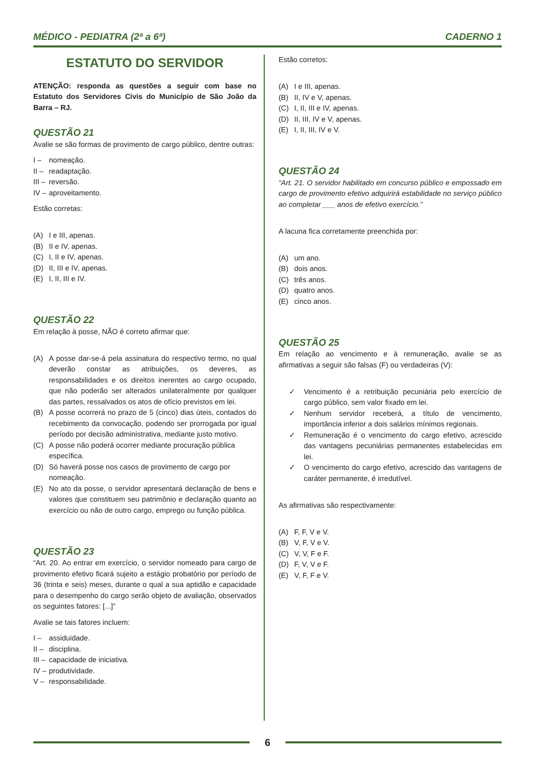MÉDICO - PEDIATRA (2ª a 6ª) CADERNO 1
ESTATUTO DO SERVIDOR
ATENÇÃO: responda as questões a seguir com base no Estatuto dos Servidores Civis do Município de São João da Barra – RJ.
QUESTÃO 21
Avalie se são formas de provimento de cargo público, dentre outras:
I – nomeação.
II – readaptação.
III – reversão.
IV – aproveitamento.
Estão corretas:
(A) I e III, apenas.
(B) II e IV, apenas.
(C) I, II e IV, apenas.
(D) II, III e IV, apenas.
(E) I, II, III e IV.
QUESTÃO 22
Em relação à posse, NÃO é correto afirmar que:
(A) A posse dar-se-á pela assinatura do respectivo termo, no qual deverão constar as atribuições, os deveres, as responsabilidades e os direitos inerentes ao cargo ocupado, que não poderão ser alterados unilateralmente por qualquer das partes, ressalvados os atos de ofício previstos em lei.
(B) A posse ocorrerá no prazo de 5 (cinco) dias úteis, contados do recebimento da convocação, podendo ser prorrogada por igual período por decisão administrativa, mediante justo motivo.
(C) A posse não poderá ocorrer mediante procuração pública específica.
(D) Só haverá posse nos casos de provimento de cargo por nomeação.
(E) No ato da posse, o servidor apresentará declaração de bens e valores que constituem seu patrimônio e declaração quanto ao exercício ou não de outro cargo, emprego ou função pública.
QUESTÃO 23
“Art. 20. Ao entrar em exercício, o servidor nomeado para cargo de provimento efetivo ficará sujeito a estágio probatório por período de 36 (trinta e seis) meses, durante o qual a sua aptidão e capacidade para o desempenho do cargo serão objeto de avaliação, observados os seguintes fatores: [...]”
Avalie se tais fatores incluem:
I – assiduidade.
II – disciplina.
III – capacidade de iniciativa.
IV – produtividade.
V – responsabilidade.
Estão corretos:
(A) I e III, apenas.
(B) II, IV e V, apenas.
(C) I, II, III e IV, apenas.
(D) II, III, IV e V, apenas.
(E) I, II, III, IV e V.
QUESTÃO 24
“Art. 21. O servidor habilitado em concurso público e empossado em cargo de provimento efetivo adquirirá estabilidade no serviço público ao completar ___ anos de efetivo exercício.”
A lacuna fica corretamente preenchida por:
(A) um ano.
(B) dois anos.
(C) três anos.
(D) quatro anos.
(E) cinco anos.
QUESTÃO 25
Em relação ao vencimento e à remuneração, avalie se as afirmativas a seguir são falsas (F) ou verdadeiras (V):
✓ Vencimento é a retribuição pecuniária pelo exercício de cargo público, sem valor fixado em lei.
✓ Nenhum servidor receberá, a título de vencimento, importância inferior a dois salários mínimos regionais.
✓ Remuneração é o vencimento do cargo efetivo, acrescido das vantagens pecuniárias permanentes estabelecidas em lei.
✓ O vencimento do cargo efetivo, acrescido das vantagens de caráter permanente, é irredutível.
As afirmativas são respectivamente:
(A) F, F, V e V.
(B) V, F, V e V.
(C) V, V, F e F.
(D) F, V, V e F.
(E) V, F, F e V.
6